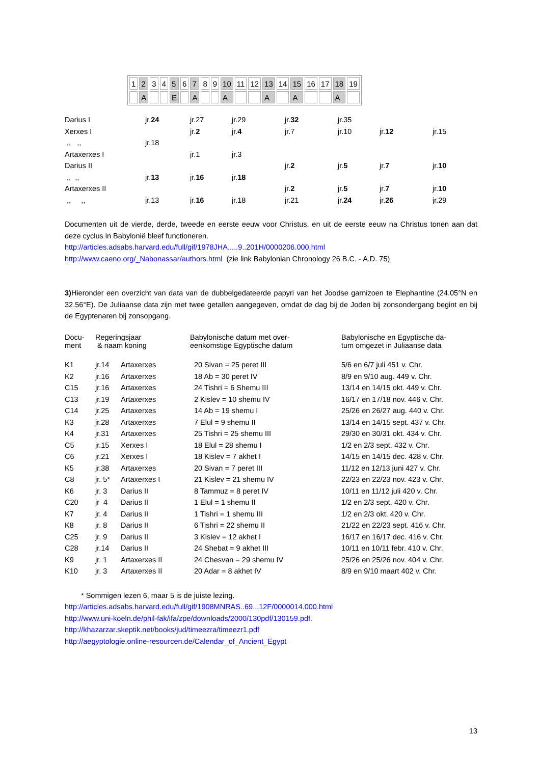| 1 | 2 | 3 | 4 | 5 | 6 | 7 | 8 | 9 | 10 | 11 | 12 | 13 | 14 | 15 | 16 | 17 | 18 | 19 |
| | A | | | E | | A | | | A | | | A | | A | | | A | |
| Darius I | jr. 24 | jr.27 | jr.29 | jr. 32 | jr.35 | | |
| Xerxes I | | jr. 2 | jr. 4 | jr.7 | jr.10 | jr. 12 | jr.15 |
| ,, ,, | jr.18 | | | | | | |
| Artaxerxes I | | jr.1 | jr.3 | | | | |
| Darius II | | | | jr. 2 | jr. 5 | jr. 7 | jr. 10 |
| ,, ,, | jr. 13 | jr. 16 | jr. 18 | | | | |
| Artaxerxes II | | | | jr. 2 | jr. 5 | jr. 7 | jr. 10 |
| ,, ,, | jr.13 | jr. 16 | jr.18 | jr.21 | jr. 24 | jr. 26 | jr.29 |
Documenten uit de vierde, derde, tweede en eerste eeuw voor Christus, en uit de eerste eeuw na Christus tonen aan dat deze cyclus in Babylonië bleef functioneren.
http://articles.adsabs.harvard.edu/full/gif/1978JHA.....9..201H/0000206.000.html
http://www.caeno.org/_Nabonassar/authors.html (zie link Babylonian Chronology 26 B.C. - A.D. 75)
3) Hieronder een overzicht van data van de dubbelgedateerde papyri van het Joodse garnizoen te Elephantine (24.05°N en 32.56°E). De Juliaanse data zijn met twee getallen aangegeven, omdat de dag bij de Joden bij zonsondergang begint en bij de Egyptenaren bij zonsopgang.
| Docu- ment | Regeringsjaar & naam koning | | Babylonische datum met over- eenkomstige Egyptische datum | Babylonische en Egyptische da- tum omgezet in Juliaanse data |
| K1 | jr.14 | Artaxerxes | 20 Sivan = 25 peret III | 5/6 en 6/7 juli 451 v. Chr. |
| K2 | jr.16 | Artaxerxes | 18 Ab = 30 peret IV | 8/9 en 9/10 aug. 449 v. Chr. |
| C15 | jr.16 | Artaxerxes | 24 Tishri = 6 Shemu III | 13/14 en 14/15 okt. 449 v. Chr. |
| C13 | jr.19 | Artaxerxes | 2 Kislev = 10 shemu IV | 16/17 en 17/18 nov. 446 v. Chr. |
| C14 | jr.25 | Artaxerxes | 14 Ab = 19 shemu I | 25/26 en 26/27 aug. 440 v. Chr. |
| K3 | jr.28 | Artaxerxes | 7 Elul = 9 shemu II | 13/14 en 14/15 sept. 437 v. Chr. |
| K4 | jr.31 | Artaxerxes | 25 Tishri = 25 shemu III | 29/30 en 30/31 okt. 434 v. Chr. |
| C5 | jr.15 | Xerxes I | 18 Elul = 28 shemu I | 1/2 en 2/3 sept. 432 v. Chr. |
| C6 | jr.21 | Xerxes I | 18 Kislev = 7 akhet I | 14/15 en 14/15 dec. 428 v. Chr. |
| K5 | jr.38 | Artaxerxes | 20 Sivan = 7 peret III | 11/12 en 12/13 juni 427 v. Chr. |
| C8 | jr. 5* | Artaxerxes I | 21 Kislev = 21 shemu IV | 22/23 en 22/23 nov. 423 v. Chr. |
| K6 | jr. 3 | Darius II | 8 Tammuz = 8 peret IV | 10/11 en 11/12 juli 420 v. Chr. |
| C20 | jr 4 | Darius II | 1 Elul = 1 shemu II | 1/2 en 2/3 sept. 420 v. Chr. |
| K7 | jr. 4 | Darius II | 1 Tishri = 1 shemu III | 1/2 en 2/3 okt. 420 v. Chr. |
| K8 | jr. 8 | Darius II | 6 Tishri = 22 shemu II | 21/22 en 22/23 sept. 416 v. Chr. |
| C25 | jr. 9 | Darius II | 3 Kislev = 12 akhet I | 16/17 en 16/17 dec. 416 v. Chr. |
| C28 | jr.14 | Darius II | 24 Shebat = 9 akhet III | 10/11 en 10/11 febr. 410 v. Chr. |
| K9 | jr. 1 | Artaxerxes II | 24 Chesvan = 29 shemu IV | 25/26 en 25/26 nov. 404 v. Chr. |
| K10 | jr. 3 | Artaxerxes II | 20 Adar = 8 akhet IV | 8/9 en 9/10 maart 402 v. Chr. |
* Sommigen lezen 6, maar 5 is de juiste lezing.
http://articles.adsabs.harvard.edu/full/gif/1908MNRAS..69...12F/0000014.000.html
http://www.uni-koeln.de/phil-fak/ifa/zpe/downloads/2000/130pdf/130159.pdf.
http://khazarzar.skeptik.net/books/jud/timeezra/timeezr1.pdf
http://aegyptologie.online-resourcen.de/Calendar_of_Ancient_Egypt
13